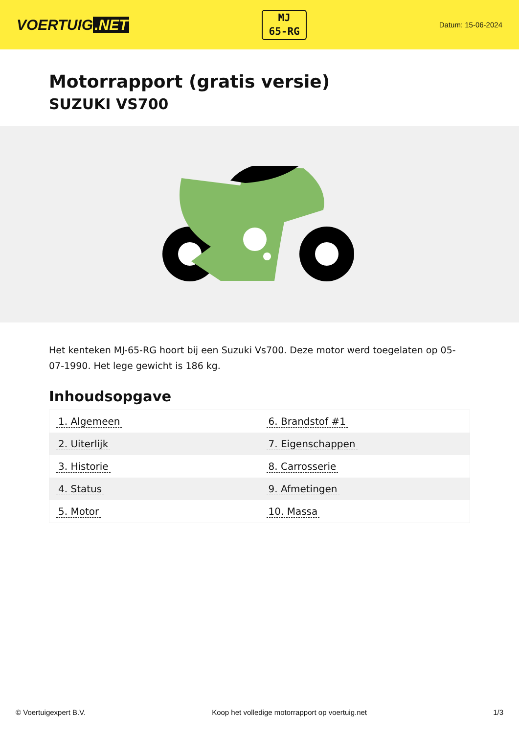VOERTUIG.NET
MJ
65-RG
Datum: 15-06-2024
Motorrapport (gratis versie)
SUZUKI VS700
Het kenteken MJ-65-RG hoort bij een Suzuki Vs700. Deze motor werd toegelaten op 05-07-1990. Het lege gewicht is 186 kg.
Inhoudsopgave
| 1. Algemeen | 6. Brandstof #1 |
| 2. Uiterlijk | 7. Eigenschappen |
| 3. Historie | 8. Carrosserie |
| 4. Status | 9. Afmetingen |
| 5. Motor | 10. Massa |
© Voertuigexpert B.V. Koop het volledige motorrapport op voertuig.net 1/3